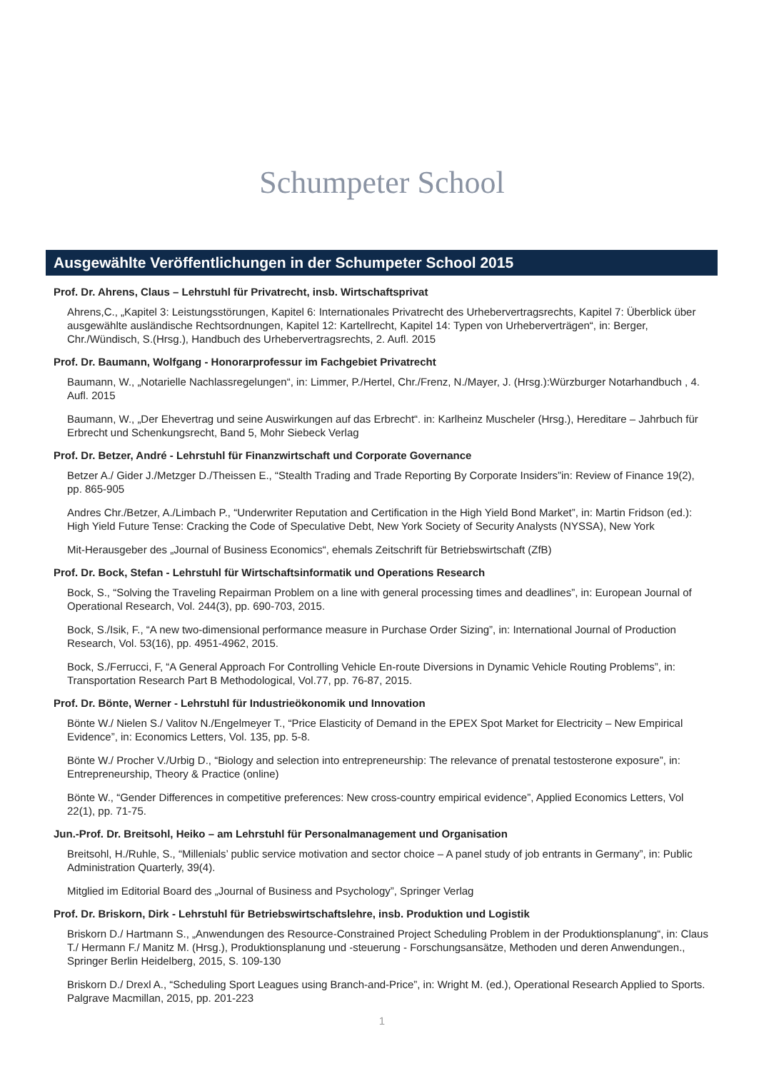Schumpeter School
Ausgewählte Veröffentlichungen in der Schumpeter School 2015
Prof. Dr. Ahrens, Claus – Lehrstuhl für Privatrecht, insb. Wirtschaftsprivat
Ahrens,C., „Kapitel 3: Leistungsstörungen, Kapitel 6: Internationales Privatrecht des Urhebervertragsrechts, Kapitel 7: Überblick über ausgewählte ausländische Rechtsordnungen, Kapitel 12: Kartellrecht, Kapitel 14: Typen von Urheberverträgen“, in: Berger, Chr./Wündisch, S.(Hrsg.), Handbuch des Urhebervertragsrechts, 2. Aufl. 2015
Prof. Dr. Baumann, Wolfgang - Honorarprofessur im Fachgebiet Privatrecht
Baumann, W., „Notarielle Nachlassregelungen“, in: Limmer, P./Hertel, Chr./Frenz, N./Mayer, J. (Hrsg.):Würzburger Notarhandbuch , 4. Aufl. 2015
Baumann, W., „Der Ehevertrag und seine Auswirkungen auf das Erbrecht“. in: Karlheinz Muscheler (Hrsg.), Hereditare – Jahrbuch für Erbrecht und Schenkungsrecht, Band 5, Mohr Siebeck Verlag
Prof. Dr. Betzer, André - Lehrstuhl für Finanzwirtschaft und Corporate Governance
Betzer A./ Gider J./Metzger D./Theissen E., “Stealth Trading and Trade Reporting By Corporate Insiders”in: Review of Finance 19(2), pp. 865-905
Andres Chr./Betzer, A./Limbach P., “Underwriter Reputation and Certification in the High Yield Bond Market”, in: Martin Fridson (ed.): High Yield Future Tense: Cracking the Code of Speculative Debt, New York Society of Security Analysts (NYSSA), New York
Mit-Herausgeber des „Journal of Business Economics“, ehemals Zeitschrift für Betriebswirtschaft (ZfB)
Prof. Dr. Bock, Stefan - Lehrstuhl für Wirtschaftsinformatik und Operations Research
Bock, S., “Solving the Traveling Repairman Problem on a line with general processing times and deadlines”, in: European Journal of Operational Research, Vol. 244(3), pp. 690-703, 2015.
Bock, S./Isik, F., “A new two-dimensional performance measure in Purchase Order Sizing”, in: International Journal of Production Research, Vol. 53(16), pp. 4951-4962, 2015.
Bock, S./Ferrucci, F, “A General Approach For Controlling Vehicle En-route Diversions in Dynamic Vehicle Routing Problems”, in: Transportation Research Part B Methodological, Vol.77, pp. 76-87, 2015.
Prof. Dr. Bönte, Werner - Lehrstuhl für Industrieökonomik und Innovation
Bönte W./ Nielen S./ Valitov N./Engelmeyer T., “Price Elasticity of Demand in the EPEX Spot Market for Electricity – New Empirical Evidence”, in: Economics Letters, Vol. 135, pp. 5-8.
Bönte W./ Procher V./Urbig D., “Biology and selection into entrepreneurship: The relevance of prenatal testosterone exposure”, in: Entrepreneurship, Theory & Practice (online)
Bönte W., “Gender Differences in competitive preferences: New cross-country empirical evidence”, Applied Economics Letters, Vol 22(1), pp. 71-75.
Jun.-Prof. Dr. Breitsohl, Heiko – am Lehrstuhl für Personalmanagement und Organisation
Breitsohl, H./Ruhle, S., “Millenials’ public service motivation and sector choice – A panel study of job entrants in Germany”, in: Public Administration Quarterly, 39(4).
Mitglied im Editorial Board des „Journal of Business and Psychology”, Springer Verlag
Prof. Dr. Briskorn, Dirk - Lehrstuhl für Betriebswirtschaftslehre, insb. Produktion und Logistik
Briskorn D./ Hartmann S., „Anwendungen des Resource-Constrained Project Scheduling Problem in der Produktionsplanung“, in: Claus T./ Hermann F./ Manitz M. (Hrsg.), Produktionsplanung und -steuerung - Forschungsansätze, Methoden und deren Anwendungen., Springer Berlin Heidelberg, 2015, S. 109-130
Briskorn D./ Drexl A., “Scheduling Sport Leagues using Branch-and-Price”, in: Wright M. (ed.), Operational Research Applied to Sports. Palgrave Macmillan, 2015, pp. 201-223
1